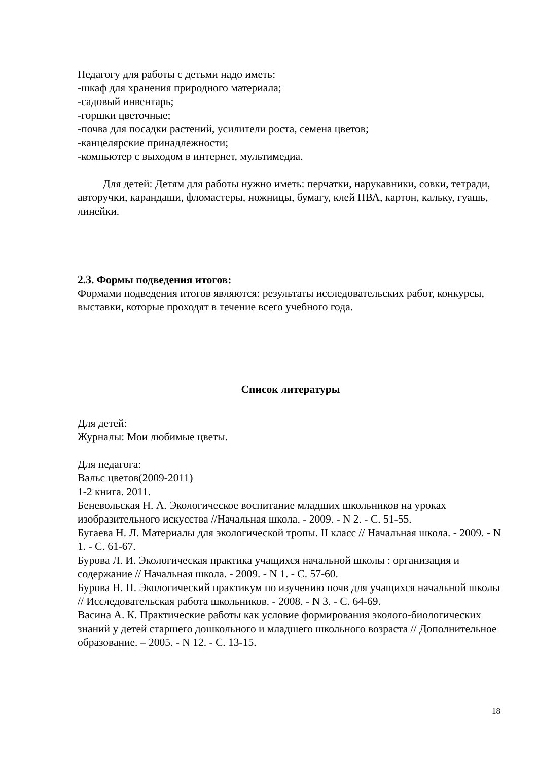Педагогу для работы с детьми надо иметь:
-шкаф для хранения природного материала;
-садовый инвентарь;
-горшки цветочные;
-почва для посадки растений, усилители роста, семена цветов;
-канцелярские принадлежности;
-компьютер с выходом в интернет, мультимедиа.
Для детей: Детям для работы нужно иметь: перчатки, нарукавники, совки, тетради, авторучки, карандаши, фломастеры, ножницы, бумагу, клей ПВА, картон, кальку, гуашь, линейки.
2.3. Формы подведения итогов:
Формами подведения итогов являются: результаты исследовательских работ, конкурсы, выставки, которые проходят в течение всего учебного года.
Список литературы
Для детей:
Журналы: Мои любимые цветы.
Для педагога:
Вальс цветов(2009-2011)
1-2 книга. 2011.
Беневольская Н. А. Экологическое воспитание младших школьников на уроках изобразительного искусства //Начальная школа. - 2009. - N 2. - С. 51-55.
Бугаева Н. Л. Материалы для экологической тропы. II класс // Начальная школа. - 2009. - N 1. - С. 61-67.
Бурова Л. И. Экологическая практика учащихся начальной школы : организация и содержание // Начальная школа. - 2009. - N 1. - С. 57-60.
Бурова Н. П. Экологический практикум по изучению почв для учащихся начальной школы // Исследовательская работа школьников. - 2008. - N 3. - С. 64-69.
Васина А. К. Практические работы как условие формирования эколого-биологических знаний у детей старшего дошкольного и младшего школьного возраста // Дополнительное образование. – 2005. - N 12. - С. 13-15.
18